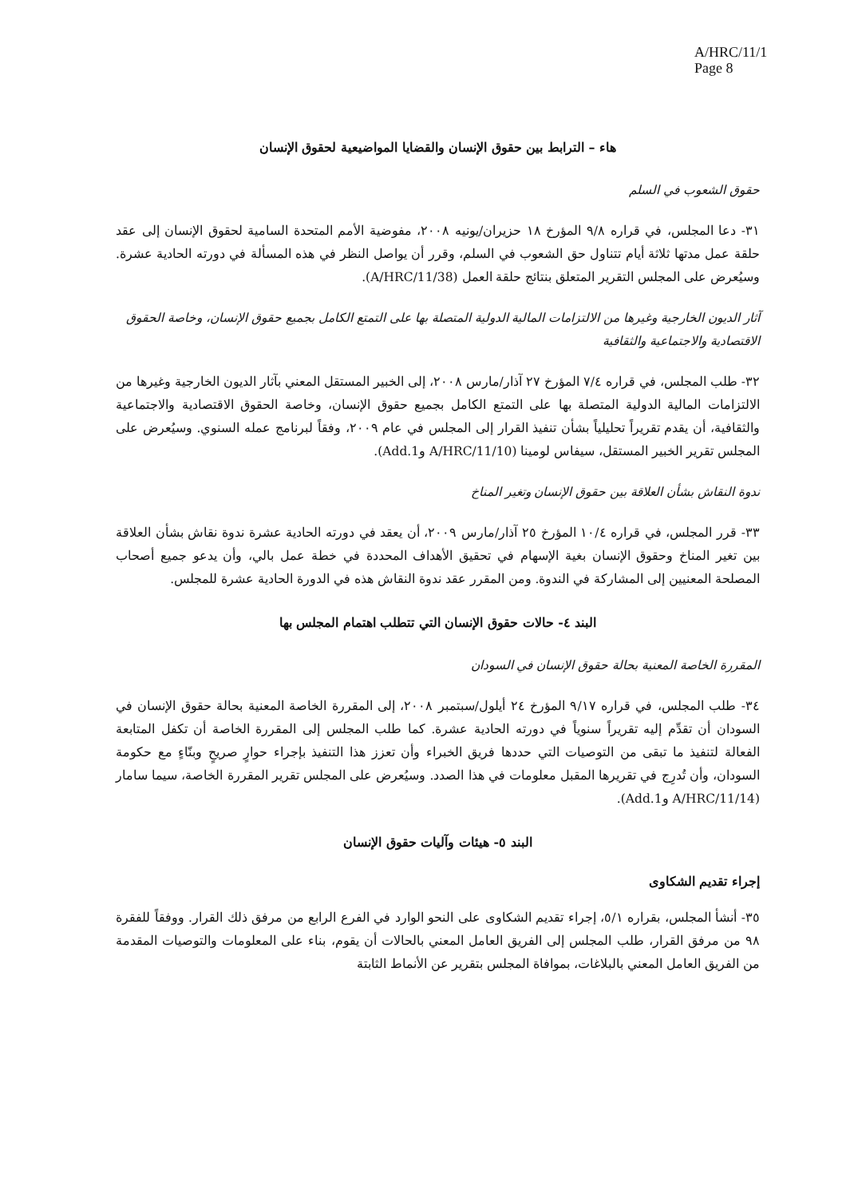A/HRC/11/1
Page 8
هاء – الترابط بين حقوق الإنسان والقضايا المواضيعية لحقوق الإنسان
حقوق الشعوب في السلم
٣١- دعا المجلس، في قراره ٩/٨ المؤرخ ١٨ حزيران/يونيه ٢٠٠٨، مفوضية الأمم المتحدة السامية لحقوق الإنسان إلى عقد حلقة عمل مدتها ثلاثة أيام تتناول حق الشعوب في السلم، وقرر أن يواصل النظر في هذه المسألة في دورته الحادية عشرة. وسيُعرض على المجلس التقرير المتعلق بنتائج حلقة العمل (A/HRC/11/38).
آثار الديون الخارجية وغيرها من الالتزامات المالية الدولية المتصلة بها على التمتع الكامل بجميع حقوق الإنسان، وخاصة الحقوق الاقتصادية والاجتماعية والثقافية
٣٢- طلب المجلس، في قراره ٧/٤ المؤرخ ٢٧ آذار/مارس ٢٠٠٨، إلى الخبير المستقل المعني بآثار الديون الخارجية وغيرها من الالتزامات المالية الدولية المتصلة بها على التمتع الكامل بجميع حقوق الإنسان، وخاصة الحقوق الاقتصادية والاجتماعية والثقافية، أن يقدم تقريراً تحليلياً بشأن تنفيذ القرار إلى المجلس في عام ٢٠٠٩، وفقاً لبرنامج عمله السنوي. وسيُعرض على المجلس تقرير الخبير المستقل، سيفاس لومينا (A/HRC/11/10 وAdd.1).
ندوة النقاش بشأن العلاقة بين حقوق الإنسان وتغير المناخ
٣٣- قرر المجلس، في قراره ١٠/٤ المؤرخ ٢٥ آذار/مارس ٢٠٠٩، أن يعقد في دورته الحادية عشرة ندوة نقاش بشأن العلاقة بين تغير المناخ وحقوق الإنسان بغية الإسهام في تحقيق الأهداف المحددة في خطة عمل بالي، وأن يدعو جميع أصحاب المصلحة المعنيين إلى المشاركة في الندوة. ومن المقرر عقد ندوة النقاش هذه في الدورة الحادية عشرة للمجلس.
البند ٤- حالات حقوق الإنسان التي تتطلب اهتمام المجلس بها
المقررة الخاصة المعنية بحالة حقوق الإنسان في السودان
٣٤- طلب المجلس، في قراره ٩/١٧ المؤرخ ٢٤ أيلول/سبتمبر ٢٠٠٨، إلى المقررة الخاصة المعنية بحالة حقوق الإنسان في السودان أن تقدِّم إليه تقريراً سنوياً في دورته الحادية عشرة. كما طلب المجلس إلى المقررة الخاصة أن تكفل المتابعة الفعالة لتنفيذ ما تبقى من التوصيات التي حددها فريق الخبراء وأن تعزز هذا التنفيذ بإجراء حوارٍ صريحٍ وبنّاءٍ مع حكومة السودان، وأن تُدرِج في تقريرها المقبل معلومات في هذا الصدد. وسيُعرض على المجلس تقرير المقررة الخاصة، سيما سامار (A/HRC/11/14 وAdd.1).
البند ٥- هيئات وآليات حقوق الإنسان
إجراء تقديم الشكاوى
٣٥- أنشأ المجلس، بقراره ٥/١، إجراء تقديم الشكاوى على النحو الوارد في الفرع الرابع من مرفق ذلك القرار. ووفقاً للفقرة ٩٨ من مرفق القرار، طلب المجلس إلى الفريق العامل المعني بالحالات أن يقوم، بناء على المعلومات والتوصيات المقدمة من الفريق العامل المعني بالبلاغات، بموافاة المجلس بتقرير عن الأنماط الثابتة